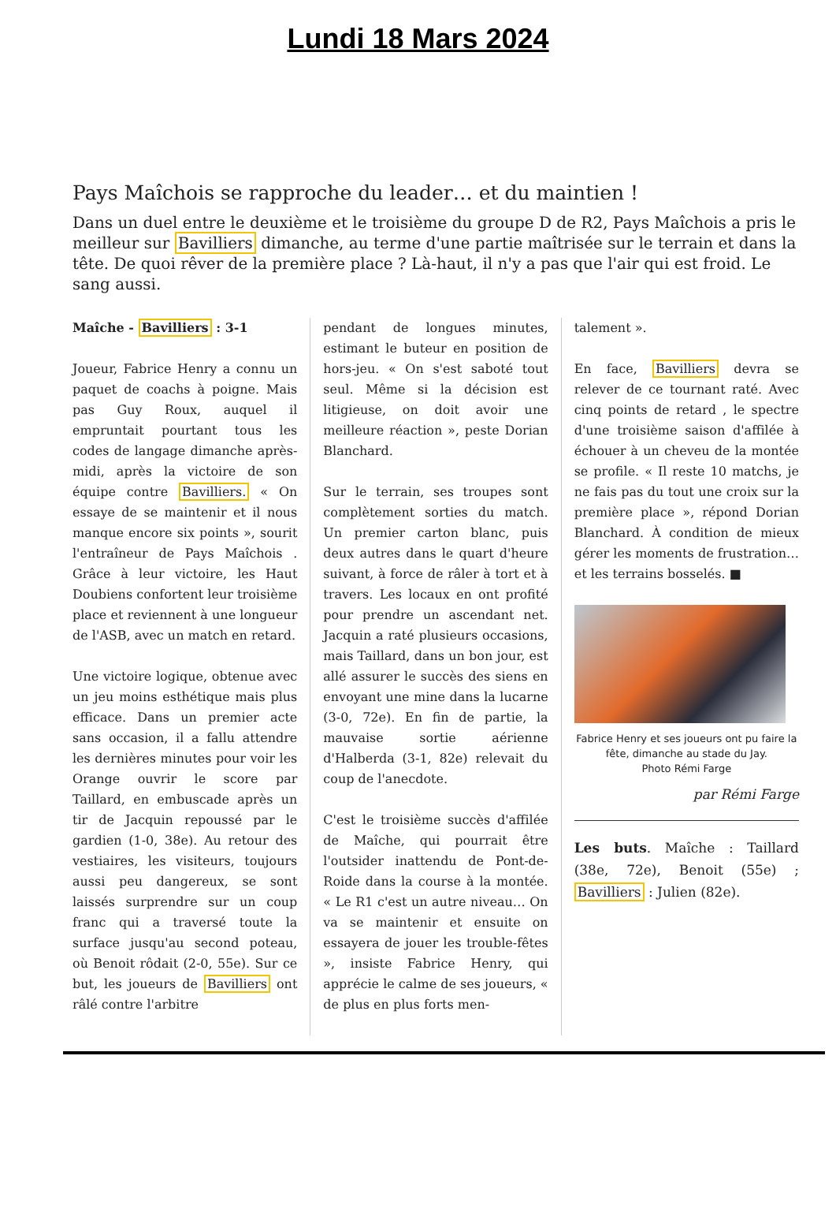Lundi 18 Mars 2024
Pays Maîchois se rapproche du leader… et du maintien !
Dans un duel entre le deuxième et le troisième du groupe D de R2, Pays Maîchois a pris le meilleur sur Bavilliers dimanche, au terme d'une partie maîtrisée sur le terrain et dans la tête. De quoi rêver de la première place ? Là-haut, il n'y a pas que l'air qui est froid. Le sang aussi.
Maîche - Bavilliers : 3-1
Joueur, Fabrice Henry a connu un paquet de coachs à poigne. Mais pas Guy Roux, auquel il empruntait pourtant tous les codes de langage dimanche après-midi, après la victoire de son équipe contre Bavilliers. « On essaye de se maintenir et il nous manque encore six points », sourit l'entraîneur de Pays Maîchois . Grâce à leur victoire, les Haut Doubiens confortent leur troisième place et reviennent à une longueur de l'ASB, avec un match en retard.
Une victoire logique, obtenue avec un jeu moins esthétique mais plus efficace. Dans un premier acte sans occasion, il a fallu attendre les dernières minutes pour voir les Orange ouvrir le score par Taillard, en embuscade après un tir de Jacquin repoussé par le gardien (1-0, 38e). Au retour des vestiaires, les visiteurs, toujours aussi peu dangereux, se sont laissés surprendre sur un coup franc qui a traversé toute la surface jusqu'au second poteau, où Benoit rôdait (2-0, 55e). Sur ce but, les joueurs de Bavilliers ont râlé contre l'arbitre
pendant de longues minutes, estimant le buteur en position de hors-jeu. « On s'est saboté tout seul. Même si la décision est litigieuse, on doit avoir une meilleure réaction », peste Dorian Blanchard.
Sur le terrain, ses troupes sont complètement sorties du match. Un premier carton blanc, puis deux autres dans le quart d'heure suivant, à force de râler à tort et à travers. Les locaux en ont profité pour prendre un ascendant net. Jacquin a raté plusieurs occasions, mais Taillard, dans un bon jour, est allé assurer le succès des siens en envoyant une mine dans la lucarne (3-0, 72e). En fin de partie, la mauvaise sortie aérienne d'Halberda (3-1, 82e) relevait du coup de l'anecdote.
C'est le troisième succès d'affilée de Maîche, qui pourrait être l'outsider inattendu de Pont-de-Roide dans la course à la montée. « Le R1 c'est un autre niveau… On va se maintenir et ensuite on essayera de jouer les trouble-fêtes », insiste Fabrice Henry, qui apprécie le calme de ses joueurs, « de plus en plus forts men-
talement ».
En face, Bavilliers devra se relever de ce tournant raté. Avec cinq points de retard , le spectre d'une troisième saison d'affilée à échouer à un cheveu de la montée se profile. « Il reste 10 matchs, je ne fais pas du tout une croix sur la première place », répond Dorian Blanchard. À condition de mieux gérer les moments de frustration… et les terrains bosselés. ■
Fabrice Henry et ses joueurs ont pu faire la fête, dimanche au stade du Jay.
Photo Rémi Farge
par Rémi Farge
Les buts. Maîche : Taillard (38e, 72e), Benoit (55e) ; Bavilliers : Julien (82e).